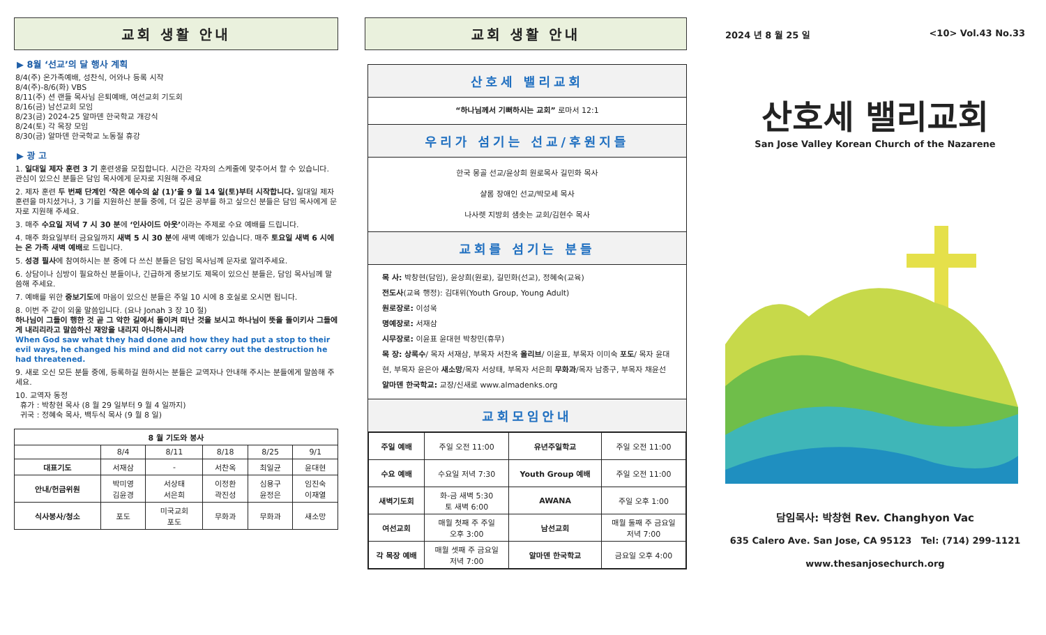교회 생활 안내
▶ 8월 ‘선교’의 달 행사 계획
8/4(주) 온가족예배, 성찬식, 어와나 등록 시작
8/4(주)-8/6(화) VBS
8/11(주) 션 랜들 목사님 은퇴예배, 여선교회 기도회
8/16(금) 남선교회 모임
8/23(금) 2024-25 알마덴 한국학교 개강식
8/24(토) 각 목장 모임
8/30(금) 알마덴 한국학교 노동절 휴강
▶ 광 고
1. 일대일 제자 훈련 3 기 훈련생을 모집합니다. 시간은 각자의 스케줄에 맞추어서 할 수 있습니다. 관심이 있으신 분들은 담임 목사에게 문자로 지원해 주세요
2. 제자 훈련 두 번째 단계인 ‘작은 예수의 삶 (1)’을 9 월 14 일(토)부터 시작합니다. 일대일 제자 훈련을 마치셨거나, 3 기를 지원하신 분들 중에, 더 깊은 공부를 하고 싶으신 분들은 담임 목사에게 문자로 지원해 주세요.
3. 매주 수요일 저녁 7 시 30 분에 ‘인사이드 아웃’이라는 주제로 수요 예배를 드립니다.
4. 매주 화요일부터 금요일까지 새벽 5 시 30 분에 새벽 예배가 있습니다. 매주 토요일 새벽 6 시에는 온 가족 새벽 예배로 드립니다.
5. 성경 필사에 참여하시는 분 중에 다 쓰신 분들은 담임 목사님께 문자로 알려주세요.
6. 상담이나 심방이 필요하신 분들이나, 긴급하게 중보기도 제목이 있으신 분들은, 담임 목사님께 말씀해 주세요.
7. 예배를 위한 중보기도에 마음이 있으신 분들은 주일 10 시에 8 호실로 오시면 됩니다.
8. 이번 주 같이 외울 말씀입니다. (요나 Jonah 3 장 10 절)
하나님이 그들이 행한 것 곧 그 악한 길에서 돌이켜 떠난 것을 보시고 하나님이 뜻을 돌이키사 그들에게 내리리라고 말씀하신 재앙을 내리지 아니하시니라
When God saw what they had done and how they had put a stop to their evil ways, he changed his mind and did not carry out the destruction he had threatened.
9. 새로 오신 모든 분들 중에, 등록하길 원하시는 분들은 교역자나 안내해 주시는 분들에게 말씀해 주세요.
10. 교역자 동정
휴가 : 박창현 목사 (8 월 29 일부터 9 월 4 일까지)
귀국 : 정혜숙 목사, 백두식 목사 (9 월 8 일)
| 8 월 기도와 봉사 | | | | | |
| --- | --- | --- | --- | --- | --- |
| | 8/4 | 8/11 | 8/18 | 8/25 | 9/1 |
| 대표기도 | 서재삼 | - | 서찬옥 | 최일균 | 윤대현 |
| 안내/헌금위원 | 박미영 김윤경 | 서상태 서은희 | 이정환 곽진성 | 심용구 윤정은 | 임진숙 이재열 |
| 식사봉사/청소 | 포도 | 미국교회 포도 | 무화과 | 무화과 | 새소망 |
교회 생활 안내
산호세 밸리교회
“하나님께서 기뻐하시는 교회” 로마서 12:1
우리가 섬기는 선교/후원지들
한국 몽골 선교/윤상희 원로목사 길민화 목사
샬롬 장애인 선교/박모세 목사
나사렛 지방회 샘솟는 교회/김현수 목사
교회를 섬기는 분들
목 사: 박창현(담임), 윤상희(원로), 길민화(선교), 정혜숙(교육)
전도사(교육 행정): 김대위(Youth Group, Young Adult)
원로장로: 이성욱
명예장로: 서재삼
시무장로: 이윤표 윤대현 박창민(휴무)
목 장: 상록수/ 목자 서재삼, 부목자 서찬옥 올리브/ 이윤표, 부목자 이미숙 포도/ 목자 윤대현, 부목자 윤은아 새소망/목자 서상태, 부목자 서은희 무화과/목자 남종구, 부목자 채윤선
알마덴 한국학교: 교장/신새로 www.almadenks.org
교회모임안내
| 주일 예배 | 주일 오전 11:00 | 유년주일학교 | 주일 오전 11:00 |
| 수요 예배 | 수요일 저녁 7:30 | Youth Group 예배 | 주일 오전 11:00 |
| 새벽기도회 | 화-금 새벽 5:30 토 새벽 6:00 | AWANA | 주일 오후 1:00 |
| 여선교회 | 매월 첫째 주 주일 오후 3:00 | 남선교회 | 매월 둘째 주 금요일 저녁 7:00 |
| 각 목장 예배 | 매월 셋째 주 금요일 저녁 7:00 | 알마덴 한국학교 | 금요일 오후 4:00 |
2024 년 8 월 25 일 <10> Vol.43 No.33
산호세 밸리교회
San Jose Valley Korean Church of the Nazarene
담임목사: 박창현 Rev. Changhyon Vac
635 Calero Ave. San Jose, CA 95123 Tel: (714) 299-1121
www.thesanjosechurch.org